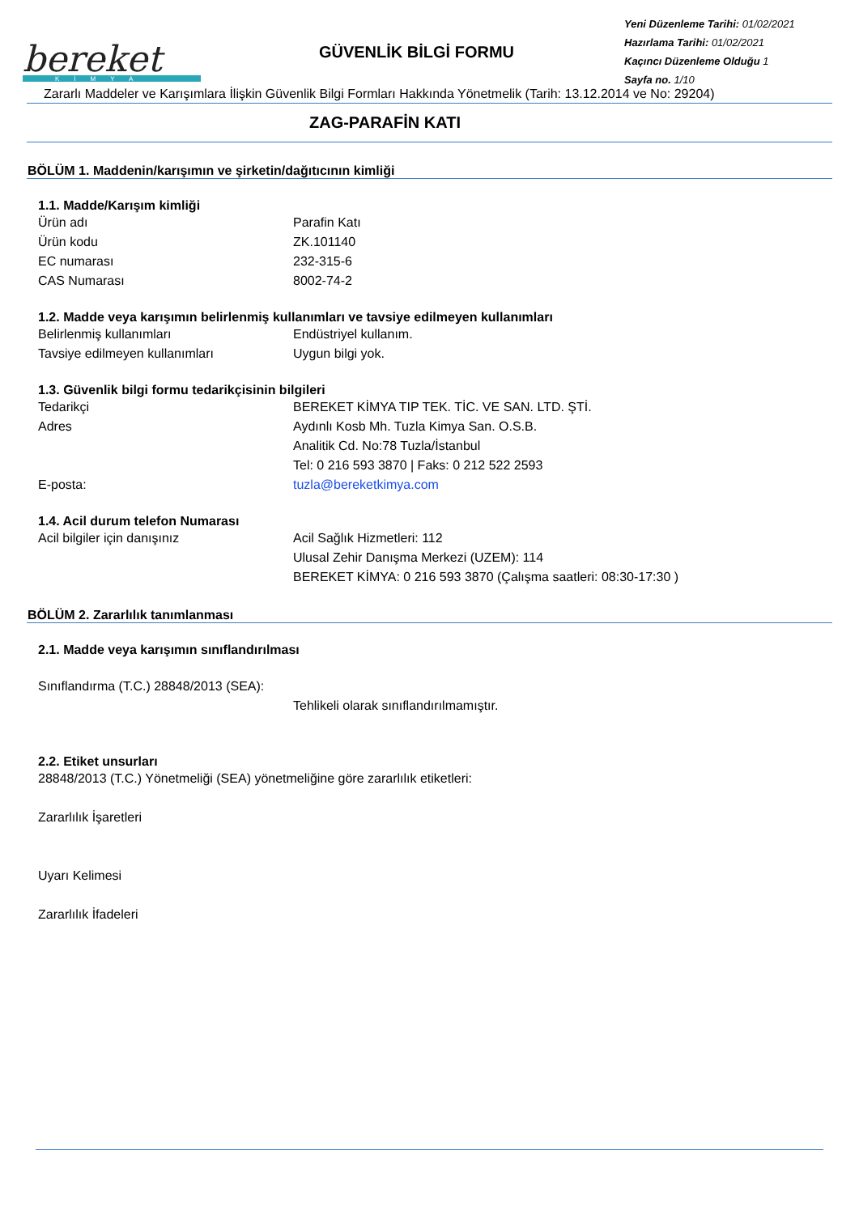bereket
KİMYA
GÜVENLİK BİLGİ FORMU
Yeni Düzenleme Tarihi: 01/02/2021
Hazırlama Tarihi: 01/02/2021
Kaçıncı Düzenleme Olduğu 1
Sayfa no. 1/10
Zararlı Maddeler ve Karışımlara İlişkin Güvenlik Bilgi Formları Hakkında Yönetmelik (Tarih: 13.12.2014 ve No: 29204)
ZAG-PARAFİN KATI
BÖLÜM 1. Maddenin/karışımın ve şirketin/dağıtıcının kimliği
1.1. Madde/Karışım kimliği
Ürün adı Parafin Katı
Ürün kodu ZK.101140
EC numarası 232-315-6
CAS Numarası 8002-74-2
1.2. Madde veya karışımın belirlenmiş kullanımları ve tavsiye edilmeyen kullanımları
Belirlenmiş kullanımları Endüstriyel kullanım.
Tavsiye edilmeyen kullanımları Uygun bilgi yok.
1.3. Güvenlik bilgi formu tedarikçisinin bilgileri
Tedarikçi BEREKET KİMYA TIP TEK. TİC. VE SAN. LTD. ŞTİ.
Adres Aydınlı Kosb Mh. Tuzla Kimya San. O.S.B.
Analitik Cd. No:78 Tuzla/İstanbul
Tel: 0 216 593 3870 | Faks: 0 212 522 2593
E-posta: tuzla@bereketkimya.com
1.4. Acil durum telefon Numarası
Acil bilgiler için danışınız Acil Sağlık Hizmetleri: 112
Ulusal Zehir Danışma Merkezi (UZEM): 114
BEREKET KİMYA: 0 216 593 3870 (Çalışma saatleri: 08:30-17:30 )
BÖLÜM 2. Zararlılık tanımlanması
2.1. Madde veya karışımın sınıflandırılması
Sınıflandırma (T.C.) 28848/2013 (SEA):
Tehlikeli olarak sınıflandırılmamıştır.
2.2. Etiket unsurları
28848/2013 (T.C.) Yönetmeliği (SEA) yönetmeliğine göre zararlılık etiketleri:
Zararlılık İşaretleri
Uyarı Kelimesi
Zararlılık İfadeleri